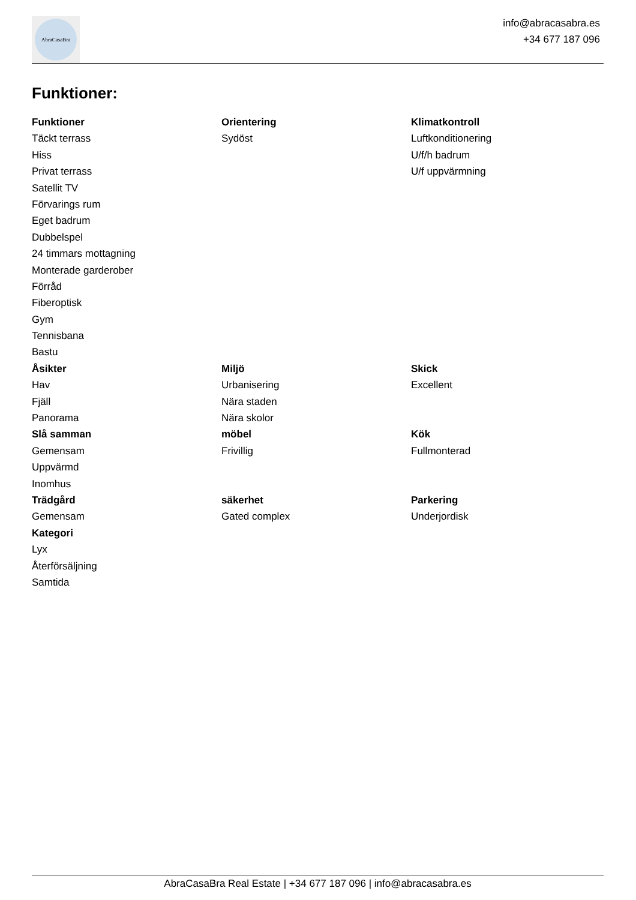AbraCasaBra
info@abracasabra.es
+34 677 187 096
Funktioner:
| Funktioner | Orientering | Klimatkontroll |
| --- | --- | --- |
| Täckt terrass | Sydöst | Luftkonditionering |
| Hiss | | U/f/h badrum |
| Privat terrass | | U/f uppvärmning |
| Satellit TV | | |
| Förvarings rum | | |
| Eget badrum | | |
| Dubbelspel | | |
| 24 timmars mottagning | | |
| Monterade garderober | | |
| Förråd | | |
| Fiberoptisk | | |
| Gym | | |
| Tennisbana | | |
| Bastu | | |
| Åsikter | Miljö | Skick |
| Hav | Urbanisering | Excellent |
| Fjäll | Nära staden | |
| Panorama | Nära skolor | |
| Slå samman | möbel | Kök |
| Gemensam | Frivillig | Fullmonterad |
| Uppvärmd | | |
| Inomhus | | |
| Trädgård | säkerhet | Parkering |
| Gemensam | Gated complex | Underjordisk |
| Kategori | | |
| Lyx | | |
| Återförsäljning | | |
| Samtida | | |
AbraCasaBra Real Estate | +34 677 187 096 | info@abracasabra.es